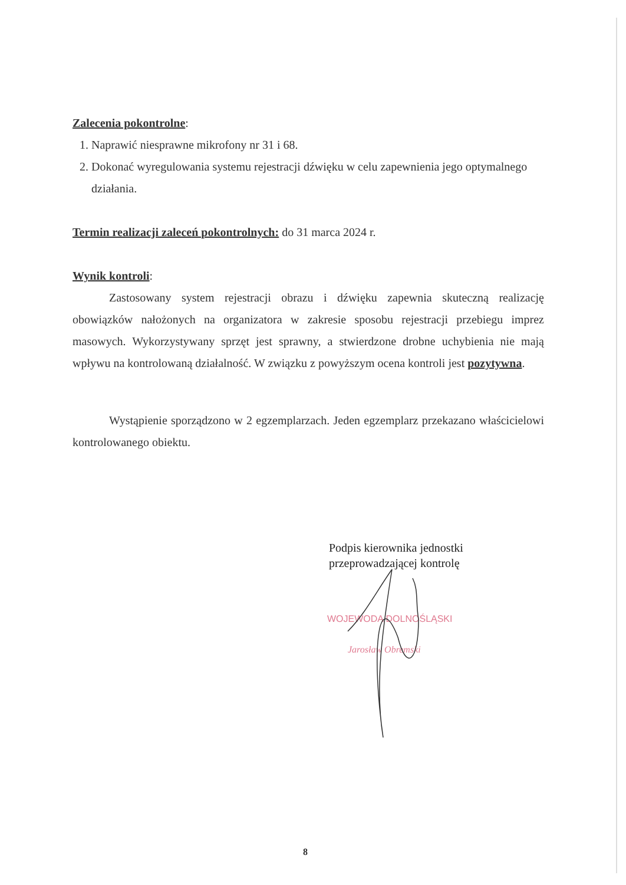Zalecenia pokontrolne
:
1. Naprawić niesprawne mikrofony nr 31 i 68.
2. Dokonać wyregulowania systemu rejestracji dźwięku w celu zapewnienia jego optymalnego działania.
Termin realizacji zaleceń pokontrolnych:
do 31 marca 2024 r.
Wynik kontroli
:
Zastosowany system rejestracji obrazu i dźwięku zapewnia skuteczną realizację obowiązków nałożonych na organizatora w zakresie sposobu rejestracji przebiegu imprez masowych. Wykorzystywany sprzęt jest sprawny, a stwierdzone drobne uchybienia nie mają wpływu na kontrolowaną działalność. W związku z powyższym ocena kontroli jest pozytywna.
Wystąpienie sporządzono w 2 egzemplarzach. Jeden egzemplarz przekazano właścicielowi kontrolowanego obiektu.
Podpis kierownika jednostki
przeprowadzającej kontrolę
WOJEWODA DOLNOŚLĄSKI
Jarosław Obremski
8